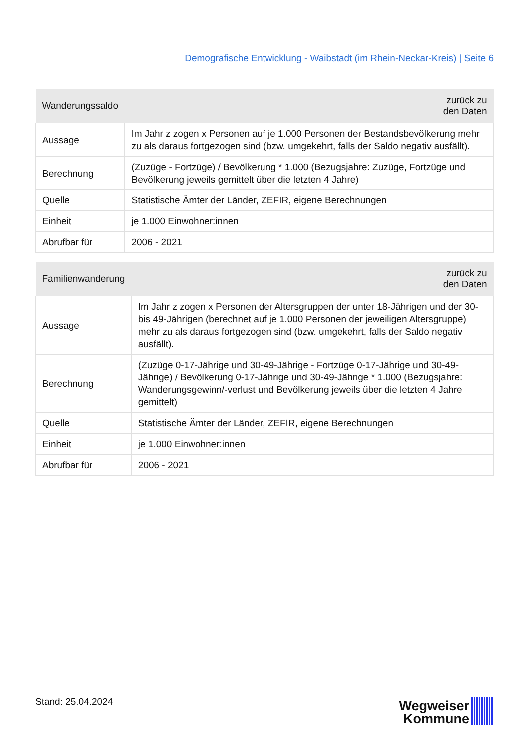Demografische Entwicklung - Waibstadt (im Rhein-Neckar-Kreis) | Seite 6
| Wanderungssaldo | zurück zu den Daten |
| --- | --- |
| Aussage | Im Jahr z zogen x Personen auf je 1.000 Personen der Bestandsbevölkerung mehr zu als daraus fortgezogen sind (bzw. umgekehrt, falls der Saldo negativ ausfällt). |
| Berechnung | (Zuzüge - Fortzüge) / Bevölkerung * 1.000 (Bezugsjahre: Zuzüge, Fortzüge und Bevölkerung jeweils gemittelt über die letzten 4 Jahre) |
| Quelle | Statistische Ämter der Länder, ZEFIR, eigene Berechnungen |
| Einheit | je 1.000 Einwohner:innen |
| Abrufbar für | 2006 - 2021 |
| Familienwanderung | zurück zu den Daten |
| --- | --- |
| Aussage | Im Jahr z zogen x Personen der Altersgruppen der unter 18-Jährigen und der 30- bis 49-Jährigen (berechnet auf je 1.000 Personen der jeweiligen Altersgruppe) mehr zu als daraus fortgezogen sind (bzw. umgekehrt, falls der Saldo negativ ausfällt). |
| Berechnung | (Zuzüge 0-17-Jährige und 30-49-Jährige - Fortzüge 0-17-Jährige und 30-49- Jährige) / Bevölkerung 0-17-Jährige und 30-49-Jährige * 1.000 (Bezugsjahre: Wanderungsgewinn/-verlust und Bevölkerung jeweils über die letzten 4 Jahre gemittelt) |
| Quelle | Statistische Ämter der Länder, ZEFIR, eigene Berechnungen |
| Einheit | je 1.000 Einwohner:innen |
| Abrufbar für | 2006 - 2021 |
Stand: 25.04.2024
Wegweiser
Kommune